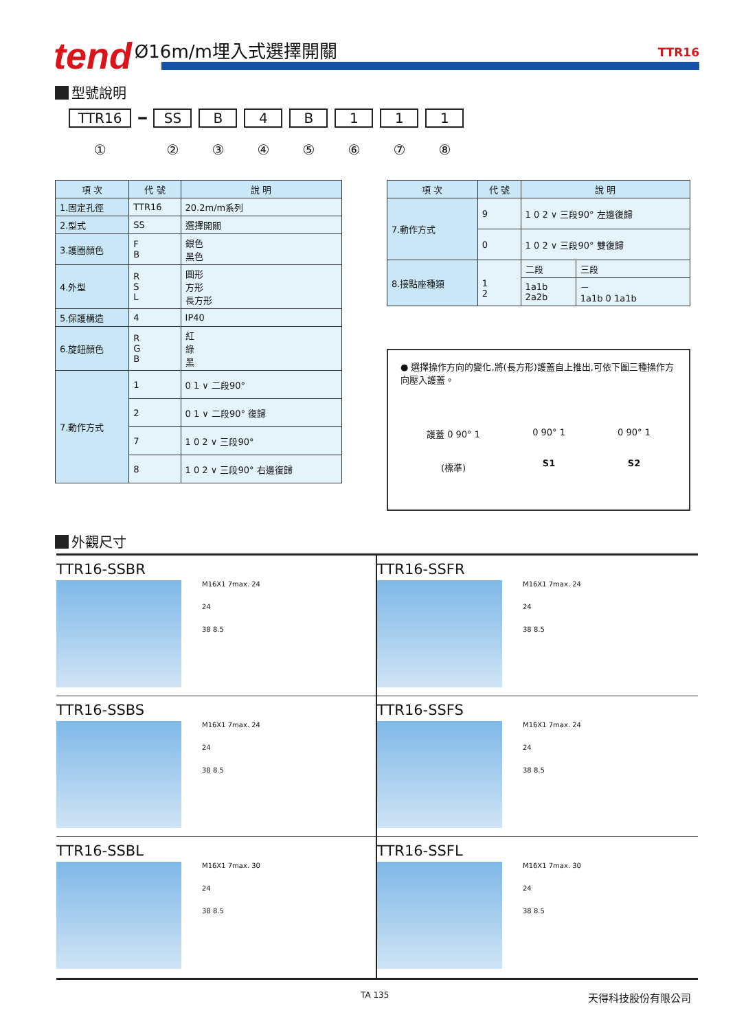tend Ø16m/m埋入式選擇開關 TTR16
型號說明
TTR16
①
━ SS
②
B
③
4
④
B
⑤
1
⑥
1
⑦
1
⑧
| 項 次 | 代 號 | 說 明 |
| --- | --- | --- |
| 1.固定孔徑 | TTR16 | 20.2m/m系列 |
| 2.型式 | SS | 選擇開關 |
| 3.護圈顏色 | F B | 銀色 黑色 |
| 4.外型 | R S L | 圓形 方形 長方形 |
| 5.保護構造 | 4 | IP40 |
| 6.旋鈕顏色 | R G B | 紅 綠 黑 |
| 7.動作方式 | 1 | 0 1 ∨ 二段90° |
| | 2 | 0 1 ∨ 二段90° 復歸 |
| | 7 | 1 0 2 ∨ 三段90° |
| | 8 | 1 0 2 ∨ 三段90° 右邊復歸 |
| 項 次 | 代 號 | 說 明 | |
| --- | --- | --- | --- |
| 7.動作方式 | 9 | 1 0 2 ∨ 三段90° 左邊復歸 | |
| | 0 | 1 0 2 ∨ 三段90° 雙復歸 | |
| 8.接點座種類 | 1 2 | 二段 | 三段 |
| | | 1a1b 2a2b | － 1a1b 0 1a1b |
● 選擇操作方向的變化,將(長方形)護蓋自上推出,可依下圖三種操作方向壓入護蓋。
護蓋 0 90° 1
(標準)
0 90° 1
S1
0 90° 1
S2
外觀尺寸
TTR16-SSBR
M16X1 7max. 24
24
38 8.5
TTR16-SSFR
M16X1 7max. 24
24
38 8.5
TTR16-SSBS
M16X1 7max. 24
24
38 8.5
TTR16-SSFS
M16X1 7max. 24
24
38 8.5
TTR16-SSBL
M16X1 7max. 30
24
38 8.5
TTR16-SSFL
M16X1 7max. 30
24
38 8.5
TA 135 天得科技股份有限公司